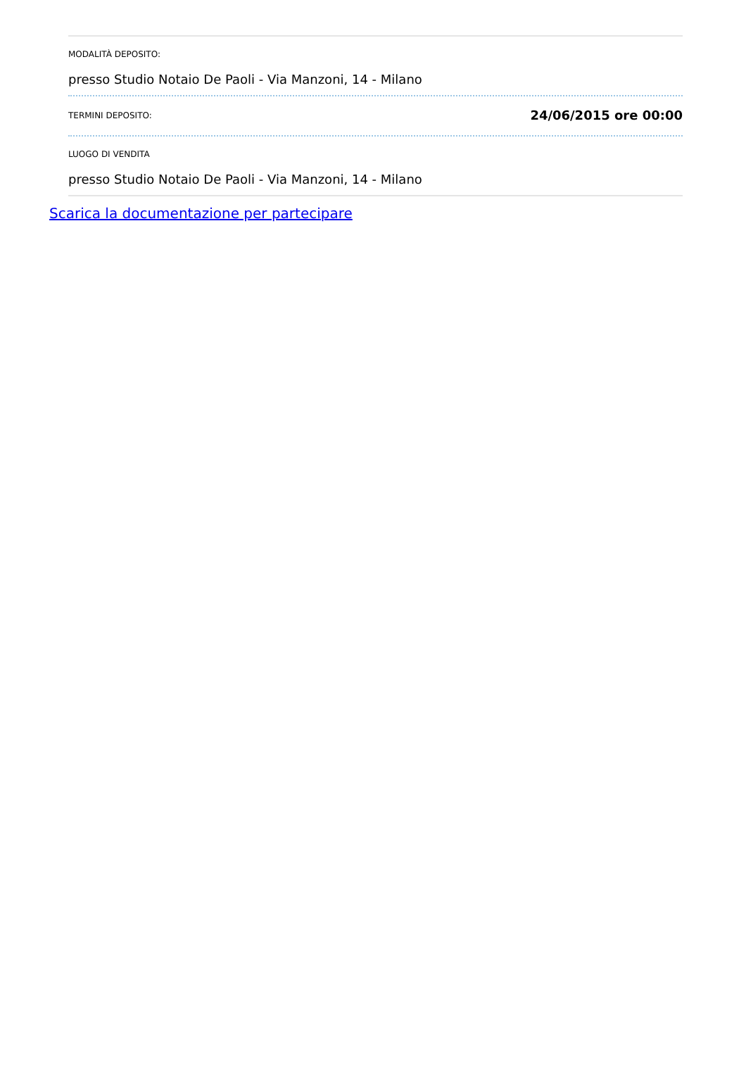MODALITÀ DEPOSITO:
presso Studio Notaio De Paoli - Via Manzoni, 14 - Milano
TERMINI DEPOSITO: 24/06/2015 ore 00:00
LUOGO DI VENDITA
presso Studio Notaio De Paoli - Via Manzoni, 14 - Milano
Scarica la documentazione per partecipare